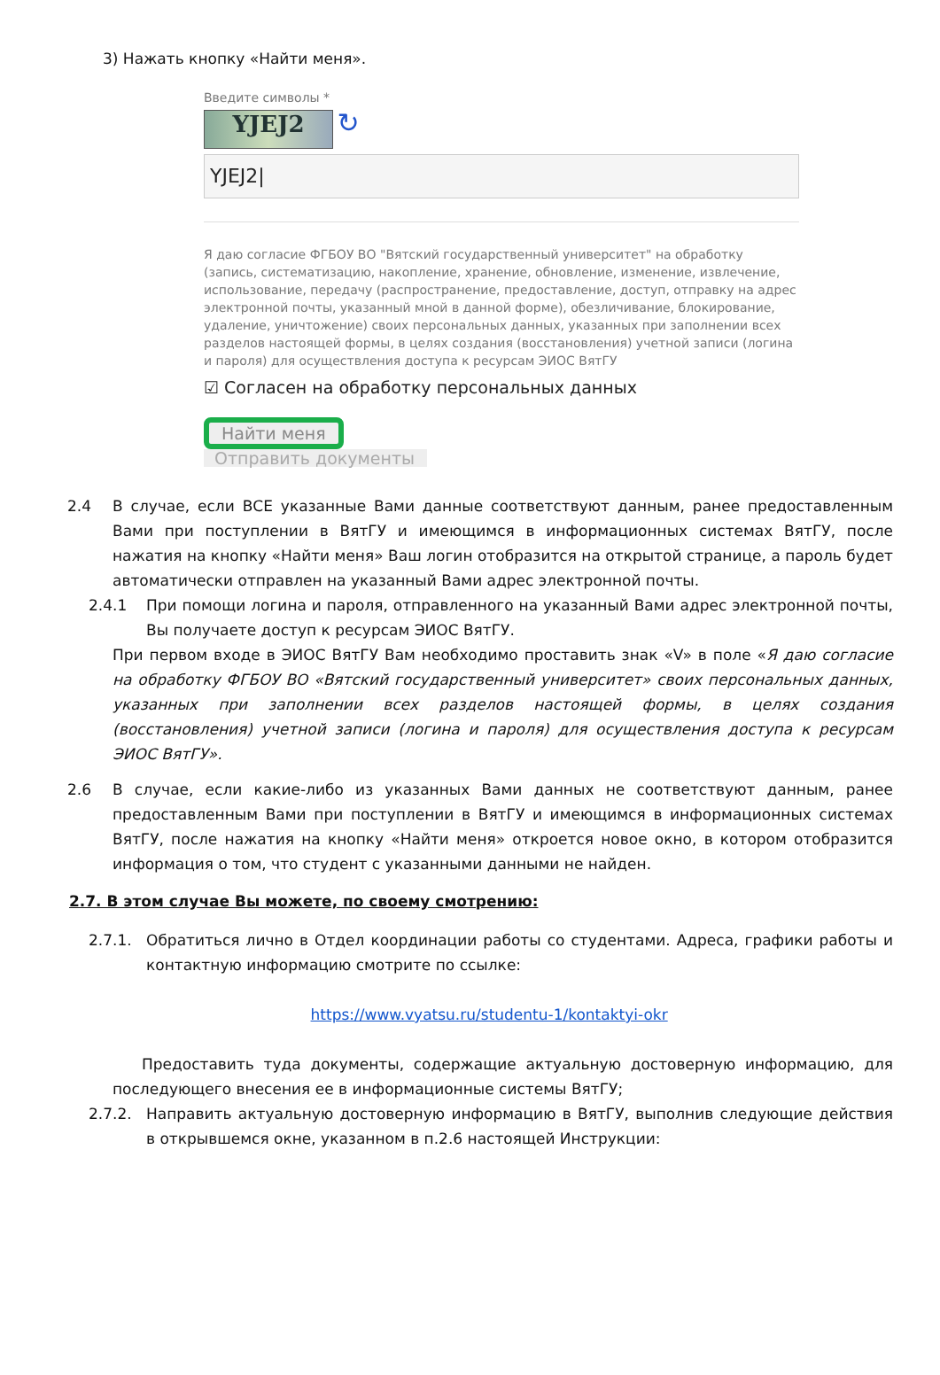3) Нажать кнопку «Найти меня».
Введите символы *
YJEJ2 ↻
YJEJ2|
Я даю согласие ФГБОУ ВО "Вятский государственный университет" на обработку (запись, систематизацию, накопление, хранение, обновление, изменение, извлечение, использование, передачу (распространение, предоставление, доступ, отправку на адрес электронной почты, указанный мной в данной форме), обезличивание, блокирование, удаление, уничтожение) своих персональных данных, указанных при заполнении всех разделов настоящей формы, в целях создания (восстановления) учетной записи (логина и пароля) для осуществления доступа к ресурсам ЭИОС ВятГУ
☑ Согласен на обработку персональных данных
Найти меня
Отправить документы
2.4 В случае, если ВСЕ указанные Вами данные соответствуют данным, ранее предоставленным Вами при поступлении в ВятГУ и имеющимся в информационных системах ВятГУ, после нажатия на кнопку «Найти меня» Ваш логин отобразится на открытой странице, а пароль будет автоматически отправлен на указанный Вами адрес электронной почты.
2.4.1 При помощи логина и пароля, отправленного на указанный Вами адрес электронной почты, Вы получаете доступ к ресурсам ЭИОС ВятГУ.
При первом входе в ЭИОС ВятГУ Вам необходимо проставить знак «V» в поле «Я даю согласие на обработку ФГБОУ ВО «Вятский государственный университет» своих персональных данных, указанных при заполнении всех разделов настоящей формы, в целях создания (восстановления) учетной записи (логина и пароля) для осуществления доступа к ресурсам ЭИОС ВятГУ».
2.6 В случае, если какие-либо из указанных Вами данных не соответствуют данным, ранее предоставленным Вами при поступлении в ВятГУ и имеющимся в информационных системах ВятГУ, после нажатия на кнопку «Найти меня» откроется новое окно, в котором отобразится информация о том, что студент с указанными данными не найден.
2.7. В этом случае Вы можете, по своему смотрению:
2.7.1. Обратиться лично в Отдел координации работы со студентами. Адреса, графики работы и контактную информацию смотрите по ссылке:
https://www.vyatsu.ru/studentu-1/kontaktyi-okr
Предоставить туда документы, содержащие актуальную достоверную информацию, для последующего внесения ее в информационные системы ВятГУ;
2.7.2. Направить актуальную достоверную информацию в ВятГУ, выполнив следующие действия в открывшемся окне, указанном в п.2.6 настоящей Инструкции: